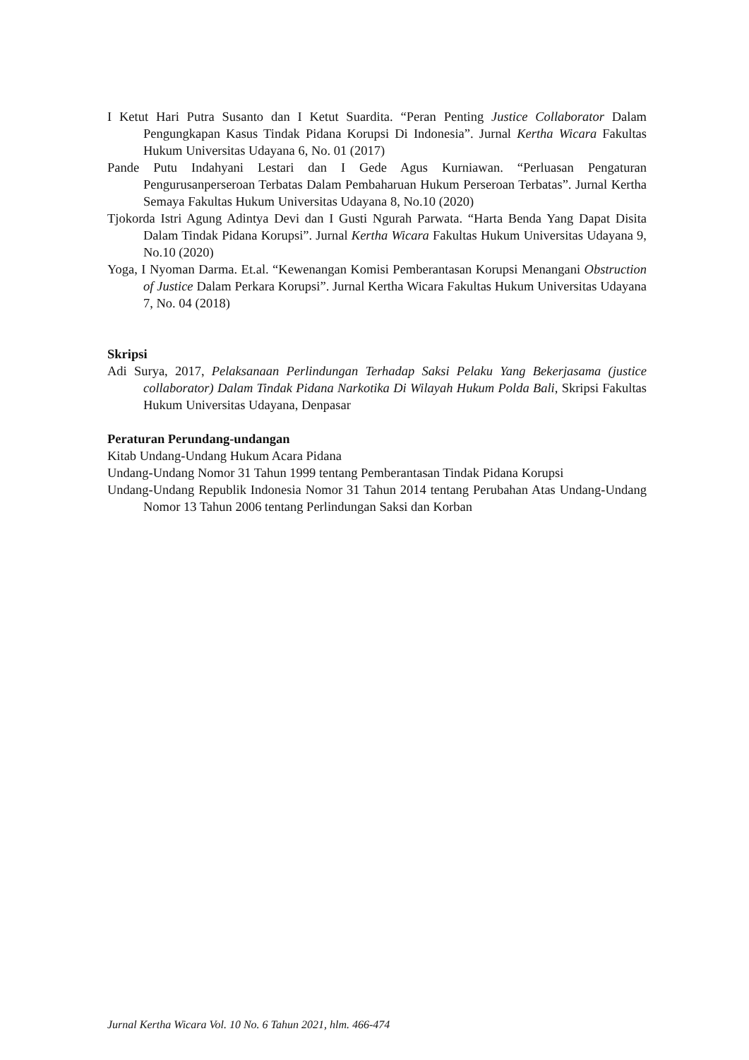I Ketut Hari Putra Susanto dan I Ketut Suardita. “Peran Penting Justice Collaborator Dalam Pengungkapan Kasus Tindak Pidana Korupsi Di Indonesia”. Jurnal Kertha Wicara Fakultas Hukum Universitas Udayana 6, No. 01 (2017)
Pande Putu Indahyani Lestari dan I Gede Agus Kurniawan. “Perluasan Pengaturan Pengurusanperseroan Terbatas Dalam Pembaharuan Hukum Perseroan Terbatas”. Jurnal Kertha Semaya Fakultas Hukum Universitas Udayana 8, No.10 (2020)
Tjokorda Istri Agung Adintya Devi dan I Gusti Ngurah Parwata. “Harta Benda Yang Dapat Disita Dalam Tindak Pidana Korupsi”. Jurnal Kertha Wicara Fakultas Hukum Universitas Udayana 9, No.10 (2020)
Yoga, I Nyoman Darma. Et.al. “Kewenangan Komisi Pemberantasan Korupsi Menangani Obstruction of Justice Dalam Perkara Korupsi”. Jurnal Kertha Wicara Fakultas Hukum Universitas Udayana 7, No. 04 (2018)
Skripsi
Adi Surya, 2017, Pelaksanaan Perlindungan Terhadap Saksi Pelaku Yang Bekerjasama (justice collaborator) Dalam Tindak Pidana Narkotika Di Wilayah Hukum Polda Bali, Skripsi Fakultas Hukum Universitas Udayana, Denpasar
Peraturan Perundang-undangan
Kitab Undang-Undang Hukum Acara Pidana
Undang-Undang Nomor 31 Tahun 1999 tentang Pemberantasan Tindak Pidana Korupsi
Undang-Undang Republik Indonesia Nomor 31 Tahun 2014 tentang Perubahan Atas Undang-Undang Nomor 13 Tahun 2006 tentang Perlindungan Saksi dan Korban
Jurnal Kertha Wicara Vol. 10 No. 6 Tahun 2021, hlm. 466-474